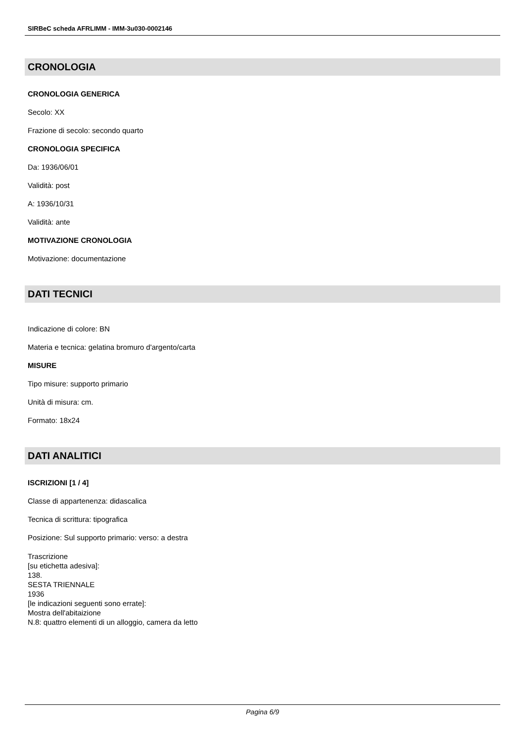SIRBeC scheda AFRLIMM - IMM-3u030-0002146
CRONOLOGIA
CRONOLOGIA GENERICA
Secolo: XX
Frazione di secolo: secondo quarto
CRONOLOGIA SPECIFICA
Da: 1936/06/01
Validità: post
A: 1936/10/31
Validità: ante
MOTIVAZIONE CRONOLOGIA
Motivazione: documentazione
DATI TECNICI
Indicazione di colore: BN
Materia e tecnica: gelatina bromuro d'argento/carta
MISURE
Tipo misure: supporto primario
Unità di misura: cm.
Formato: 18x24
DATI ANALITICI
ISCRIZIONI [1 / 4]
Classe di appartenenza: didascalica
Tecnica di scrittura: tipografica
Posizione: Sul supporto primario: verso: a destra
Trascrizione
[su etichetta adesiva]:
138.
SESTA TRIENNALE
1936
[le indicazioni seguenti sono errate]:
Mostra dell'abitaizione
N.8: quattro elementi di un alloggio, camera da letto
Pagina 6/9